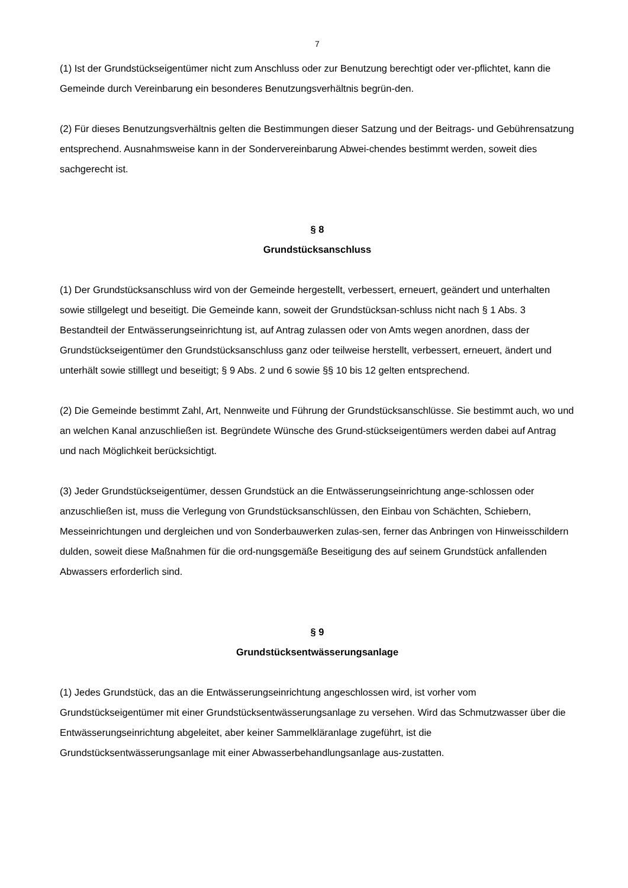7
(1) Ist der Grundstückseigentümer nicht zum Anschluss oder zur Benutzung berechtigt oder ver-pflichtet, kann die Gemeinde durch Vereinbarung ein besonderes Benutzungsverhältnis begrün-den.
(2) Für dieses Benutzungsverhältnis gelten die Bestimmungen dieser Satzung und der Beitrags- und Gebührensatzung entsprechend. Ausnahmsweise kann in der Sondervereinbarung Abwei-chendes bestimmt werden, soweit dies sachgerecht ist.
§ 8
Grundstücksanschluss
(1) Der Grundstücksanschluss wird von der Gemeinde hergestellt, verbessert, erneuert, geändert und unterhalten sowie stillgelegt und beseitigt. Die Gemeinde kann, soweit der Grundstücksan-schluss nicht nach § 1 Abs. 3 Bestandteil der Entwässerungseinrichtung ist, auf Antrag zulassen oder von Amts wegen anordnen, dass der Grundstückseigentümer den Grundstücksanschluss ganz oder teilweise herstellt, verbessert, erneuert, ändert und unterhält sowie stilllegt und beseitigt; § 9 Abs. 2 und 6 sowie §§ 10 bis 12 gelten entsprechend.
(2) Die Gemeinde bestimmt Zahl, Art, Nennweite und Führung der Grundstücksanschlüsse. Sie bestimmt auch, wo und an welchen Kanal anzuschließen ist. Begründete Wünsche des Grund-stückseigentümers werden dabei auf Antrag und nach Möglichkeit berücksichtigt.
(3) Jeder Grundstückseigentümer, dessen Grundstück an die Entwässerungseinrichtung ange-schlossen oder anzuschließen ist, muss die Verlegung von Grundstücksanschlüssen, den Einbau von Schächten, Schiebern, Messeinrichtungen und dergleichen und von Sonderbauwerken zulas-sen, ferner das Anbringen von Hinweisschildern dulden, soweit diese Maßnahmen für die ord-nungsgemäße Beseitigung des auf seinem Grundstück anfallenden Abwassers erforderlich sind.
§ 9
Grundstücksentwässerungsanlage
(1) Jedes Grundstück, das an die Entwässerungseinrichtung angeschlossen wird, ist vorher vom Grundstückseigentümer mit einer Grundstücksentwässerungsanlage zu versehen. Wird das Schmutzwasser über die Entwässerungseinrichtung abgeleitet, aber keiner Sammelkläranlage zugeführt, ist die Grundstücksentwässerungsanlage mit einer Abwasserbehandlungsanlage aus-zustatten.